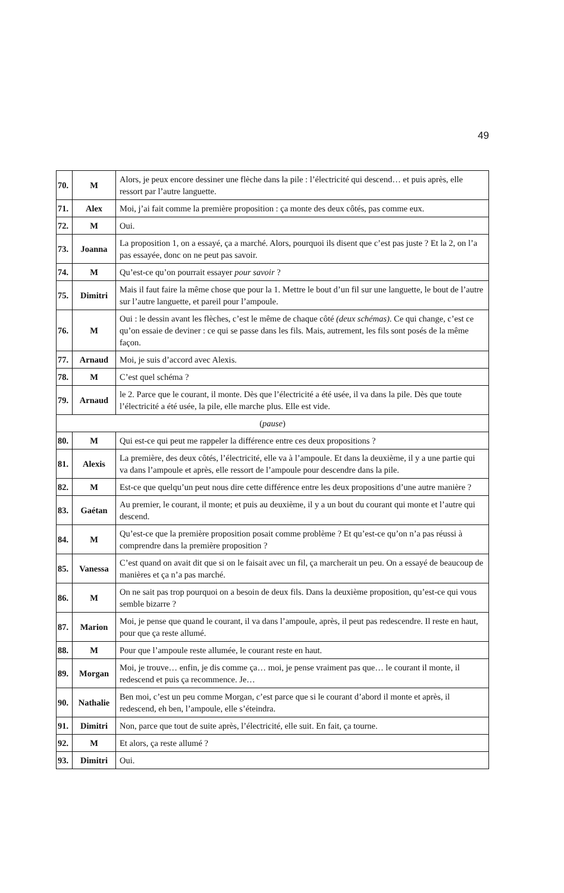49
| 70. | M | Alors, je peux encore dessiner une flèche dans la pile : l’électricité qui descend… et puis après, elle ressort par l’autre languette. |
| 71. | Alex | Moi, j’ai fait comme la première proposition : ça monte des deux côtés, pas comme eux. |
| 72. | M | Oui. |
| 73. | Joanna | La proposition 1, on a essayé, ça a marché. Alors, pourquoi ils disent que c’est pas juste ? Et la 2, on l’a pas essayée, donc on ne peut pas savoir. |
| 74. | M | Qu’est-ce qu’on pourrait essayer pour savoir ? |
| 75. | Dimitri | Mais il faut faire la même chose que pour la 1. Mettre le bout d’un fil sur une languette, le bout de l’autre sur l’autre languette, et pareil pour l’ampoule. |
| 76. | M | Oui : le dessin avant les flèches, c’est le même de chaque côté (deux schémas) . Ce qui change, c’est ce qu’on essaie de deviner : ce qui se passe dans les fils. Mais, autrement, les fils sont posés de la même façon. |
| 77. | Arnaud | Moi, je suis d’accord avec Alexis. |
| 78. | M | C’est quel schéma ? |
| 79. | Arnaud | le 2. Parce que le courant, il monte. Dès que l’électricité a été usée, il va dans la pile. Dès que toute l’électricité a été usée, la pile, elle marche plus. Elle est vide. |
| ( pause ) | | |
| 80. | M | Qui est-ce qui peut me rappeler la différence entre ces deux propositions ? |
| 81. | Alexis | La première, des deux côtés, l’électricité, elle va à l’ampoule. Et dans la deuxième, il y a une partie qui va dans l’ampoule et après, elle ressort de l’ampoule pour descendre dans la pile. |
| 82. | M | Est-ce que quelqu’un peut nous dire cette différence entre les deux propositions d’une autre manière ? |
| 83. | Gaétan | Au premier, le courant, il monte; et puis au deuxième, il y a un bout du courant qui monte et l’autre qui descend. |
| 84. | M | Qu’est-ce que la première proposition posait comme problème ? Et qu’est-ce qu’on n’a pas réussi à comprendre dans la première proposition ? |
| 85. | Vanessa | C’est quand on avait dit que si on le faisait avec un fil, ça marcherait un peu. On a essayé de beaucoup de manières et ça n’a pas marché. |
| 86. | M | On ne sait pas trop pourquoi on a besoin de deux fils. Dans la deuxième proposition, qu’est-ce qui vous semble bizarre ? |
| 87. | Marion | Moi, je pense que quand le courant, il va dans l’ampoule, après, il peut pas redescendre. Il reste en haut, pour que ça reste allumé. |
| 88. | M | Pour que l’ampoule reste allumée, le courant reste en haut. |
| 89. | Morgan | Moi, je trouve… enfin, je dis comme ça… moi, je pense vraiment pas que… le courant il monte, il redescend et puis ça recommence. Je… |
| 90. | Nathalie | Ben moi, c’est un peu comme Morgan, c’est parce que si le courant d’abord il monte et après, il redescend, eh ben, l’ampoule, elle s’éteindra. |
| 91. | Dimitri | Non, parce que tout de suite après, l’électricité, elle suit. En fait, ça tourne. |
| 92. | M | Et alors, ça reste allumé ? |
| 93. | Dimitri | Oui. |